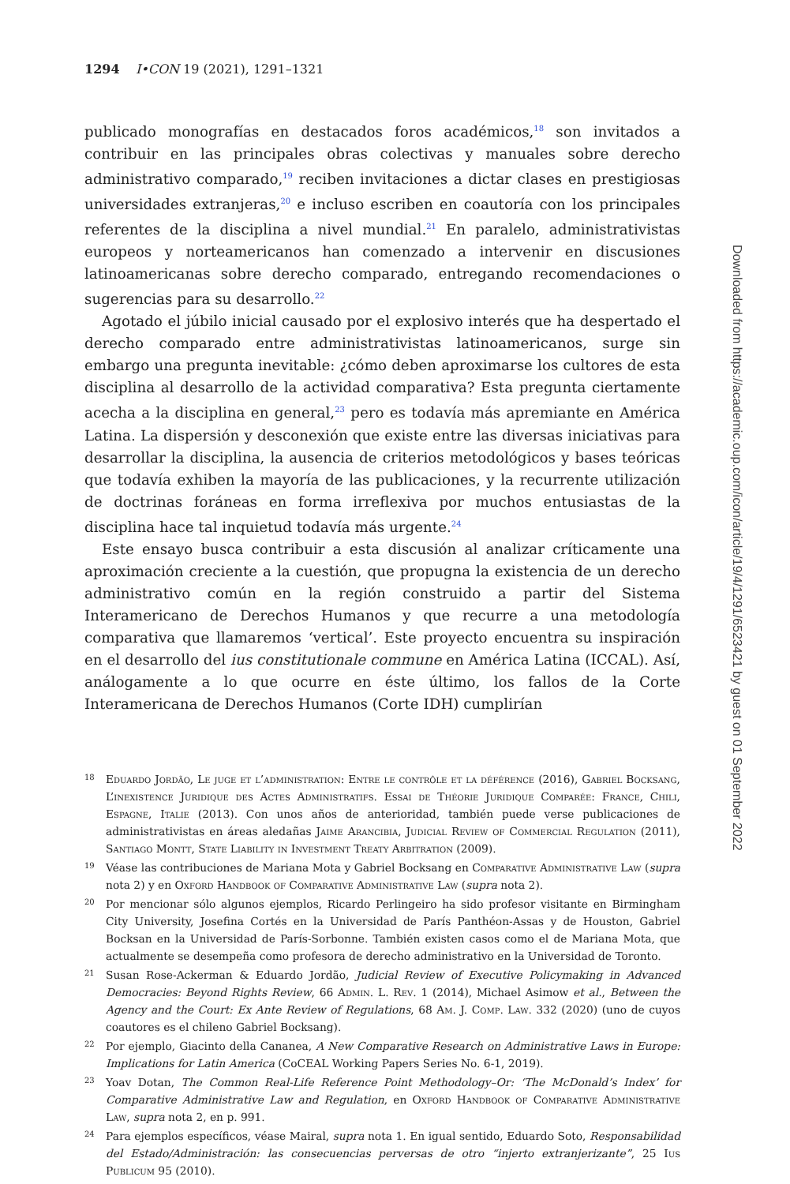1294 I•CON 19 (2021), 1291–1321
publicado monografías en destacados foros académicos,<sup>18</sup> son invitados a contribuir en las principales obras colectivas y manuales sobre derecho administrativo comparado,<sup>19</sup> reciben invitaciones a dictar clases en prestigiosas universidades extranjeras,<sup>20</sup> e incluso escriben en coautoría con los principales referentes de la disciplina a nivel mundial.<sup>21</sup> En paralelo, administrativistas europeos y norteamericanos han comenzado a intervenir en discusiones latinoamericanas sobre derecho comparado, entregando recomendaciones o sugerencias para su desarrollo.<sup>22</sup>
Agotado el júbilo inicial causado por el explosivo interés que ha despertado el derecho comparado entre administrativistas latinoamericanos, surge sin embargo una pregunta inevitable: ¿cómo deben aproximarse los cultores de esta disciplina al desarrollo de la actividad comparativa? Esta pregunta ciertamente acecha a la disciplina en general,<sup>23</sup> pero es todavía más apremiante en América Latina. La dispersión y desconexión que existe entre las diversas iniciativas para desarrollar la disciplina, la ausencia de criterios metodológicos y bases teóricas que todavía exhiben la mayoría de las publicaciones, y la recurrente utilización de doctrinas foráneas en forma irreflexiva por muchos entusiastas de la disciplina hace tal inquietud todavía más urgente.<sup>24</sup>
Este ensayo busca contribuir a esta discusión al analizar críticamente una aproximación creciente a la cuestión, que propugna la existencia de un derecho administrativo común en la región construido a partir del Sistema Interamericano de Derechos Humanos y que recurre a una metodología comparativa que llamaremos ‘vertical’. Este proyecto encuentra su inspiración en el desarrollo del ius constitutionale commune en América Latina (ICCAL). Así, análogamente a lo que ocurre en éste último, los fallos de la Corte Interamericana de Derechos Humanos (Corte IDH) cumplirían
18 Eduardo Jordão, Le juge et l’administration: Entre le contrôle et la déférence (2016), Gabriel Bocksang, L’inexistence Juridique des Actes Administratifs. Essai de Théorie Juridique Comparée: France, Chili, Espagne, Italie (2013). Con unos años de anterioridad, también puede verse publicaciones de administrativistas en áreas aledañas Jaime Arancibia, Judicial Review of Commercial Regulation (2011), Santiago Montt, State Liability in Investment Treaty Arbitration (2009).
19 Véase las contribuciones de Mariana Mota y Gabriel Bocksang en Comparative Administrative Law (supra nota 2) y en Oxford Handbook of Comparative Administrative Law (supra nota 2).
20 Por mencionar sólo algunos ejemplos, Ricardo Perlingeiro ha sido profesor visitante en Birmingham City University, Josefina Cortés en la Universidad de París Panthéon-Assas y de Houston, Gabriel Bocksan en la Universidad de París-Sorbonne. También existen casos como el de Mariana Mota, que actualmente se desempeña como profesora de derecho administrativo en la Universidad de Toronto.
21 Susan Rose-Ackerman & Eduardo Jordão, Judicial Review of Executive Policymaking in Advanced Democracies: Beyond Rights Review, 66 Admin. L. Rev. 1 (2014), Michael Asimow et al., Between the Agency and the Court: Ex Ante Review of Regulations, 68 Am. J. Comp. Law. 332 (2020) (uno de cuyos coautores es el chileno Gabriel Bocksang).
22 Por ejemplo, Giacinto della Cananea, A New Comparative Research on Administrative Laws in Europe: Implications for Latin America (CoCEAL Working Papers Series No. 6-1, 2019).
23 Yoav Dotan, The Common Real-Life Reference Point Methodology–Or: ‘The McDonald’s Index’ for Comparative Administrative Law and Regulation, en Oxford Handbook of Comparative Administrative Law, supra nota 2, en p. 991.
24 Para ejemplos específicos, véase Mairal, supra nota 1. En igual sentido, Eduardo Soto, Responsabilidad del Estado/Administración: las consecuencias perversas de otro “injerto extranjerizante”, 25 Ius Publicum 95 (2010).
Downloaded from https://academic.oup.com/icon/article/19/4/1291/6523421 by guest on 01 September 2022